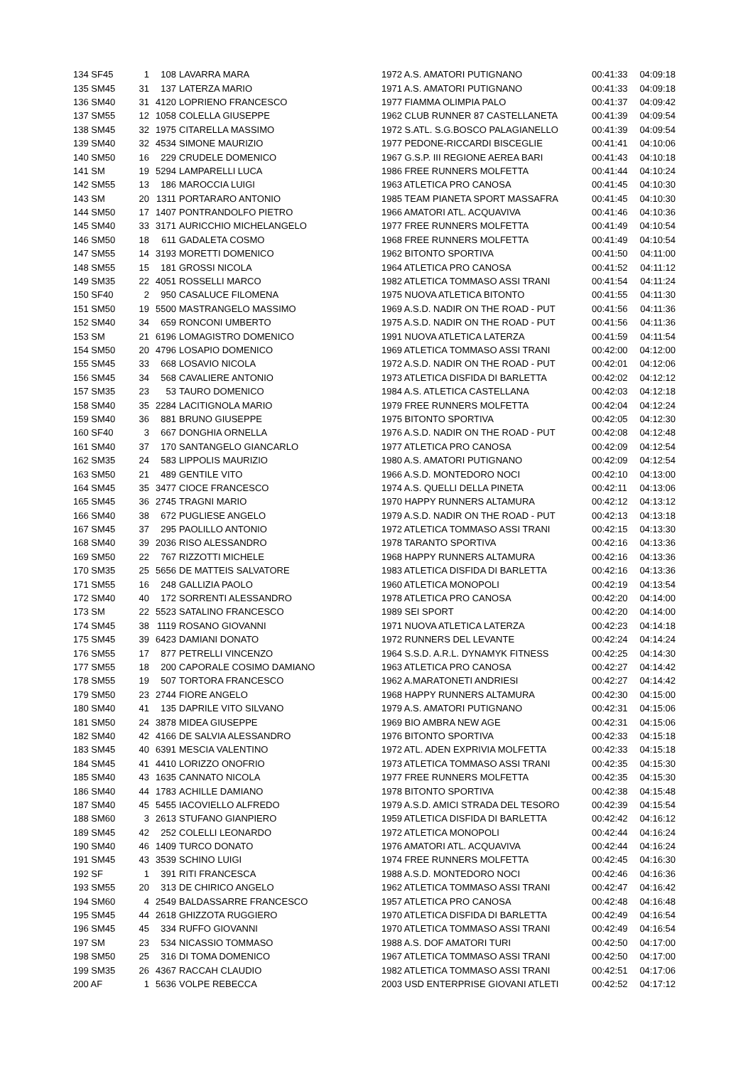| 134 SF45 | 1 | 108 | LAVARRA MARA | 1972 A.S. AMATORI PUTIGNANO | 00:41:33 | 04:09:18 |
| 135 SM45 | 31 | 137 | LATERZA MARIO | 1971 A.S. AMATORI PUTIGNANO | 00:41:33 | 04:09:18 |
| 136 SM40 | 31 | 4120 | LOPRIENO FRANCESCO | 1977 FIAMMA OLIMPIA PALO | 00:41:37 | 04:09:42 |
| 137 SM55 | 12 | 1058 | COLELLA GIUSEPPE | 1962 CLUB RUNNER 87 CASTELLANETA | 00:41:39 | 04:09:54 |
| 138 SM45 | 32 | 1975 | CITARELLA MASSIMO | 1972 S.ATL. S.G.BOSCO PALAGIANELLO | 00:41:39 | 04:09:54 |
| 139 SM40 | 32 | 4534 | SIMONE MAURIZIO | 1977 PEDONE-RICCARDI BISCEGLIE | 00:41:41 | 04:10:06 |
| 140 SM50 | 16 | 229 | CRUDELE DOMENICO | 1967 G.S.P. III REGIONE AEREA BARI | 00:41:43 | 04:10:18 |
| 141 SM | 19 | 5294 | LAMPARELLI LUCA | 1986 FREE RUNNERS MOLFETTA | 00:41:44 | 04:10:24 |
| 142 SM55 | 13 | 186 | MAROCCIA LUIGI | 1963 ATLETICA PRO CANOSA | 00:41:45 | 04:10:30 |
| 143 SM | 20 | 1311 | PORTARARO ANTONIO | 1985 TEAM PIANETA SPORT MASSAFRA | 00:41:45 | 04:10:30 |
| 144 SM50 | 17 | 1407 | PONTRANDOLFO PIETRO | 1966 AMATORI ATL. ACQUAVIVA | 00:41:46 | 04:10:36 |
| 145 SM40 | 33 | 3171 | AURICCHIO MICHELANGELO | 1977 FREE RUNNERS MOLFETTA | 00:41:49 | 04:10:54 |
| 146 SM50 | 18 | 611 | GADALETA COSMO | 1968 FREE RUNNERS MOLFETTA | 00:41:49 | 04:10:54 |
| 147 SM55 | 14 | 3193 | MORETTI DOMENICO | 1962 BITONTO SPORTIVA | 00:41:50 | 04:11:00 |
| 148 SM55 | 15 | 181 | GROSSI NICOLA | 1964 ATLETICA PRO CANOSA | 00:41:52 | 04:11:12 |
| 149 SM35 | 22 | 4051 | ROSSELLI MARCO | 1982 ATLETICA TOMMASO ASSI TRANI | 00:41:54 | 04:11:24 |
| 150 SF40 | 2 | 950 | CASALUCE FILOMENA | 1975 NUOVA ATLETICA BITONTO | 00:41:55 | 04:11:30 |
| 151 SM50 | 19 | 5500 | MASTRANGELO MASSIMO | 1969 A.S.D. NADIR ON THE ROAD - PUT | 00:41:56 | 04:11:36 |
| 152 SM40 | 34 | 659 | RONCONI UMBERTO | 1975 A.S.D. NADIR ON THE ROAD - PUT | 00:41:56 | 04:11:36 |
| 153 SM | 21 | 6196 | LOMAGISTRO DOMENICO | 1991 NUOVA ATLETICA LATERZA | 00:41:59 | 04:11:54 |
| 154 SM50 | 20 | 4796 | LOSAPIO DOMENICO | 1969 ATLETICA TOMMASO ASSI TRANI | 00:42:00 | 04:12:00 |
| 155 SM45 | 33 | 668 | LOSAVIO NICOLA | 1972 A.S.D. NADIR ON THE ROAD - PUT | 00:42:01 | 04:12:06 |
| 156 SM45 | 34 | 568 | CAVALIERE ANTONIO | 1973 ATLETICA DISFIDA DI BARLETTA | 00:42:02 | 04:12:12 |
| 157 SM35 | 23 | 53 | TAURO DOMENICO | 1984 A.S. ATLETICA CASTELLANA | 00:42:03 | 04:12:18 |
| 158 SM40 | 35 | 2284 | LACITIGNOLA MARIO | 1979 FREE RUNNERS MOLFETTA | 00:42:04 | 04:12:24 |
| 159 SM40 | 36 | 881 | BRUNO GIUSEPPE | 1975 BITONTO SPORTIVA | 00:42:05 | 04:12:30 |
| 160 SF40 | 3 | 667 | DONGHIA ORNELLA | 1976 A.S.D. NADIR ON THE ROAD - PUT | 00:42:08 | 04:12:48 |
| 161 SM40 | 37 | 170 | SANTANGELO GIANCARLO | 1977 ATLETICA PRO CANOSA | 00:42:09 | 04:12:54 |
| 162 SM35 | 24 | 583 | LIPPOLIS MAURIZIO | 1980 A.S. AMATORI PUTIGNANO | 00:42:09 | 04:12:54 |
| 163 SM50 | 21 | 489 | GENTILE VITO | 1966 A.S.D. MONTEDORO NOCI | 00:42:10 | 04:13:00 |
| 164 SM45 | 35 | 3477 | CIOCE FRANCESCO | 1974 A.S. QUELLI DELLA PINETA | 00:42:11 | 04:13:06 |
| 165 SM45 | 36 | 2745 | TRAGNI MARIO | 1970 HAPPY RUNNERS ALTAMURA | 00:42:12 | 04:13:12 |
| 166 SM40 | 38 | 672 | PUGLIESE ANGELO | 1979 A.S.D. NADIR ON THE ROAD - PUT | 00:42:13 | 04:13:18 |
| 167 SM45 | 37 | 295 | PAOLILLO ANTONIO | 1972 ATLETICA TOMMASO ASSI TRANI | 00:42:15 | 04:13:30 |
| 168 SM40 | 39 | 2036 | RISO ALESSANDRO | 1978 TARANTO SPORTIVA | 00:42:16 | 04:13:36 |
| 169 SM50 | 22 | 767 | RIZZOTTI MICHELE | 1968 HAPPY RUNNERS ALTAMURA | 00:42:16 | 04:13:36 |
| 170 SM35 | 25 | 5656 | DE MATTEIS SALVATORE | 1983 ATLETICA DISFIDA DI BARLETTA | 00:42:16 | 04:13:36 |
| 171 SM55 | 16 | 248 | GALLIZIA PAOLO | 1960 ATLETICA MONOPOLI | 00:42:19 | 04:13:54 |
| 172 SM40 | 40 | 172 | SORRENTI ALESSANDRO | 1978 ATLETICA PRO CANOSA | 00:42:20 | 04:14:00 |
| 173 SM | 22 | 5523 | SATALINO FRANCESCO | 1989 SEI SPORT | 00:42:20 | 04:14:00 |
| 174 SM45 | 38 | 1119 | ROSANO GIOVANNI | 1971 NUOVA ATLETICA LATERZA | 00:42:23 | 04:14:18 |
| 175 SM45 | 39 | 6423 | DAMIANI DONATO | 1972 RUNNERS DEL LEVANTE | 00:42:24 | 04:14:24 |
| 176 SM55 | 17 | 877 | PETRELLI VINCENZO | 1964 S.S.D. A.R.L. DYNAMYK FITNESS | 00:42:25 | 04:14:30 |
| 177 SM55 | 18 | 200 | CAPORALE COSIMO DAMIANO | 1963 ATLETICA PRO CANOSA | 00:42:27 | 04:14:42 |
| 178 SM55 | 19 | 507 | TORTORA FRANCESCO | 1962 A.MARATONETI ANDRIESI | 00:42:27 | 04:14:42 |
| 179 SM50 | 23 | 2744 | FIORE ANGELO | 1968 HAPPY RUNNERS ALTAMURA | 00:42:30 | 04:15:00 |
| 180 SM40 | 41 | 135 | DAPRILE VITO SILVANO | 1979 A.S. AMATORI PUTIGNANO | 00:42:31 | 04:15:06 |
| 181 SM50 | 24 | 3878 | MIDEA GIUSEPPE | 1969 BIO AMBRA NEW AGE | 00:42:31 | 04:15:06 |
| 182 SM40 | 42 | 4166 | DE SALVIA ALESSANDRO | 1976 BITONTO SPORTIVA | 00:42:33 | 04:15:18 |
| 183 SM45 | 40 | 6391 | MESCIA VALENTINO | 1972 ATL. ADEN EXPRIVIA MOLFETTA | 00:42:33 | 04:15:18 |
| 184 SM45 | 41 | 4410 | LORIZZO ONOFRIO | 1973 ATLETICA TOMMASO ASSI TRANI | 00:42:35 | 04:15:30 |
| 185 SM40 | 43 | 1635 | CANNATO NICOLA | 1977 FREE RUNNERS MOLFETTA | 00:42:35 | 04:15:30 |
| 186 SM40 | 44 | 1783 | ACHILLE DAMIANO | 1978 BITONTO SPORTIVA | 00:42:38 | 04:15:48 |
| 187 SM40 | 45 | 5455 | IACOVIELLO ALFREDO | 1979 A.S.D. AMICI STRADA DEL TESORO | 00:42:39 | 04:15:54 |
| 188 SM60 | 3 | 2613 | STUFANO GIANPIERO | 1959 ATLETICA DISFIDA DI BARLETTA | 00:42:42 | 04:16:12 |
| 189 SM45 | 42 | 252 | COLELLI LEONARDO | 1972 ATLETICA MONOPOLI | 00:42:44 | 04:16:24 |
| 190 SM40 | 46 | 1409 | TURCO DONATO | 1976 AMATORI ATL. ACQUAVIVA | 00:42:44 | 04:16:24 |
| 191 SM45 | 43 | 3539 | SCHINO LUIGI | 1974 FREE RUNNERS MOLFETTA | 00:42:45 | 04:16:30 |
| 192 SF | 1 | 391 | RITI FRANCESCA | 1988 A.S.D. MONTEDORO NOCI | 00:42:46 | 04:16:36 |
| 193 SM55 | 20 | 313 | DE CHIRICO ANGELO | 1962 ATLETICA TOMMASO ASSI TRANI | 00:42:47 | 04:16:42 |
| 194 SM60 | 4 | 2549 | BALDASSARRE FRANCESCO | 1957 ATLETICA PRO CANOSA | 00:42:48 | 04:16:48 |
| 195 SM45 | 44 | 2618 | GHIZZOTA RUGGIERO | 1970 ATLETICA DISFIDA DI BARLETTA | 00:42:49 | 04:16:54 |
| 196 SM45 | 45 | 334 | RUFFO GIOVANNI | 1970 ATLETICA TOMMASO ASSI TRANI | 00:42:49 | 04:16:54 |
| 197 SM | 23 | 534 | NICASSIO TOMMASO | 1988 A.S. DOF AMATORI TURI | 00:42:50 | 04:17:00 |
| 198 SM50 | 25 | 316 | DI TOMA DOMENICO | 1967 ATLETICA TOMMASO ASSI TRANI | 00:42:50 | 04:17:00 |
| 199 SM35 | 26 | 4367 | RACCAH CLAUDIO | 1982 ATLETICA TOMMASO ASSI TRANI | 00:42:51 | 04:17:06 |
| 200 AF | 1 | 5636 | VOLPE REBECCA | 2003 USD ENTERPRISE GIOVANI ATLETI | 00:42:52 | 04:17:12 |